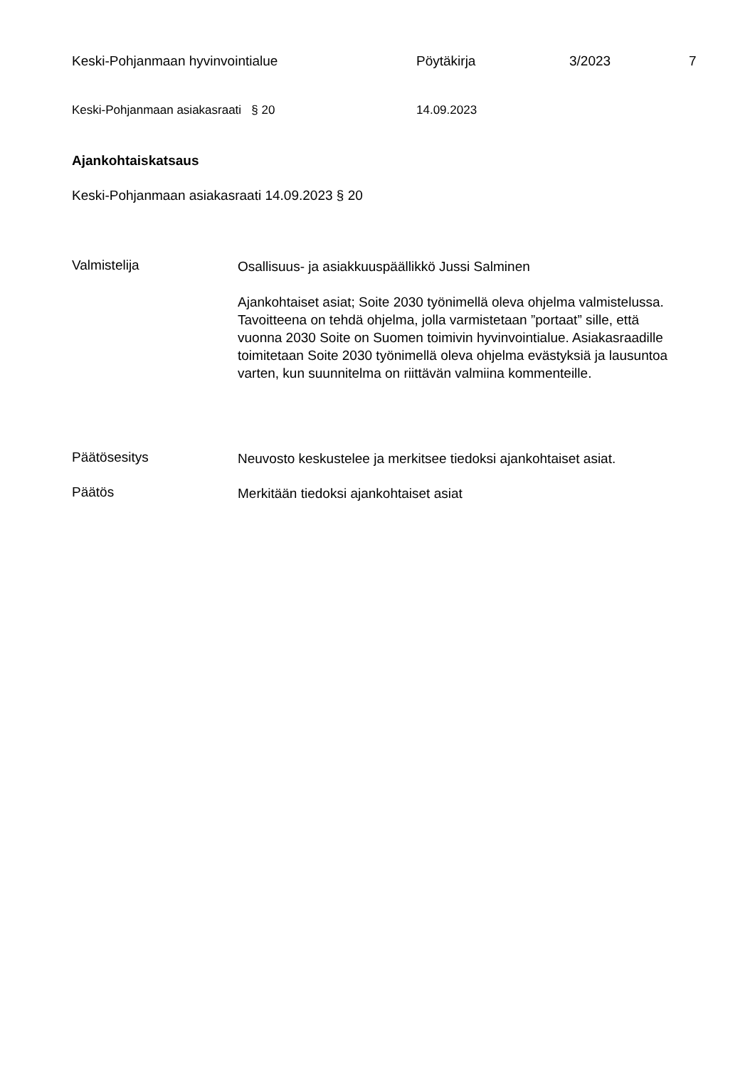Keski-Pohjanmaan hyvinvointialue Pöytäkirja 3/2023 7
Keski-Pohjanmaan asiakasraati § 20 14.09.2023
Ajankohtaiskatsaus
Keski-Pohjanmaan asiakasraati 14.09.2023 § 20
Valmistelija
Osallisuus- ja asiakkuuspäällikkö Jussi Salminen
Ajankohtaiset asiat; Soite 2030 työnimellä oleva ohjelma valmistelussa. Tavoitteena on tehdä ohjelma, jolla varmistetaan ”portaat” sille, että vuonna 2030 Soite on Suomen toimivin hyvinvointialue. Asiakasraadille toimitetaan Soite 2030 työnimellä oleva ohjelma evästyksiä ja lausuntoa varten, kun suunnitelma on riittävän valmiina kommenteille.
Päätösesitys
Neuvosto keskustelee ja merkitsee tiedoksi ajankohtaiset asiat.
Päätös
Merkitään tiedoksi ajankohtaiset asiat